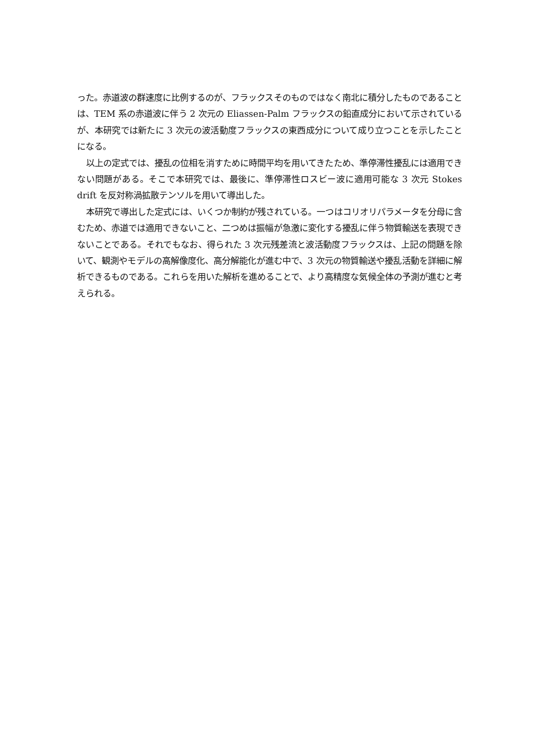った。赤道波の群速度に比例するのが、フラックスそのものではなく南北に積分したものであることは、TEM 系の赤道波に伴う 2 次元の Eliassen-Palm フラックスの鉛直成分において示されているが、本研究では新たに 3 次元の波活動度フラックスの東西成分について成り立つことを示したことになる。
以上の定式では、擾乱の位相を消すために時間平均を用いてきたため、準停滞性擾乱には適用できない問題がある。そこで本研究では、最後に、準停滞性ロスビー波に適用可能な 3 次元 Stokes drift を反対称渦拡散テンソルを用いて導出した。
本研究で導出した定式には、いくつか制約が残されている。一つはコリオリパラメータを分母に含むため、赤道では適用できないこと、二つめは振幅が急激に変化する擾乱に伴う物質輸送を表現できないことである。それでもなお、得られた 3 次元残差流と波活動度フラックスは、上記の問題を除いて、観測やモデルの高解像度化、高分解能化が進む中で、3 次元の物質輸送や擾乱活動を詳細に解析できるものである。これらを用いた解析を進めることで、より高精度な気候全体の予測が進むと考えられる。